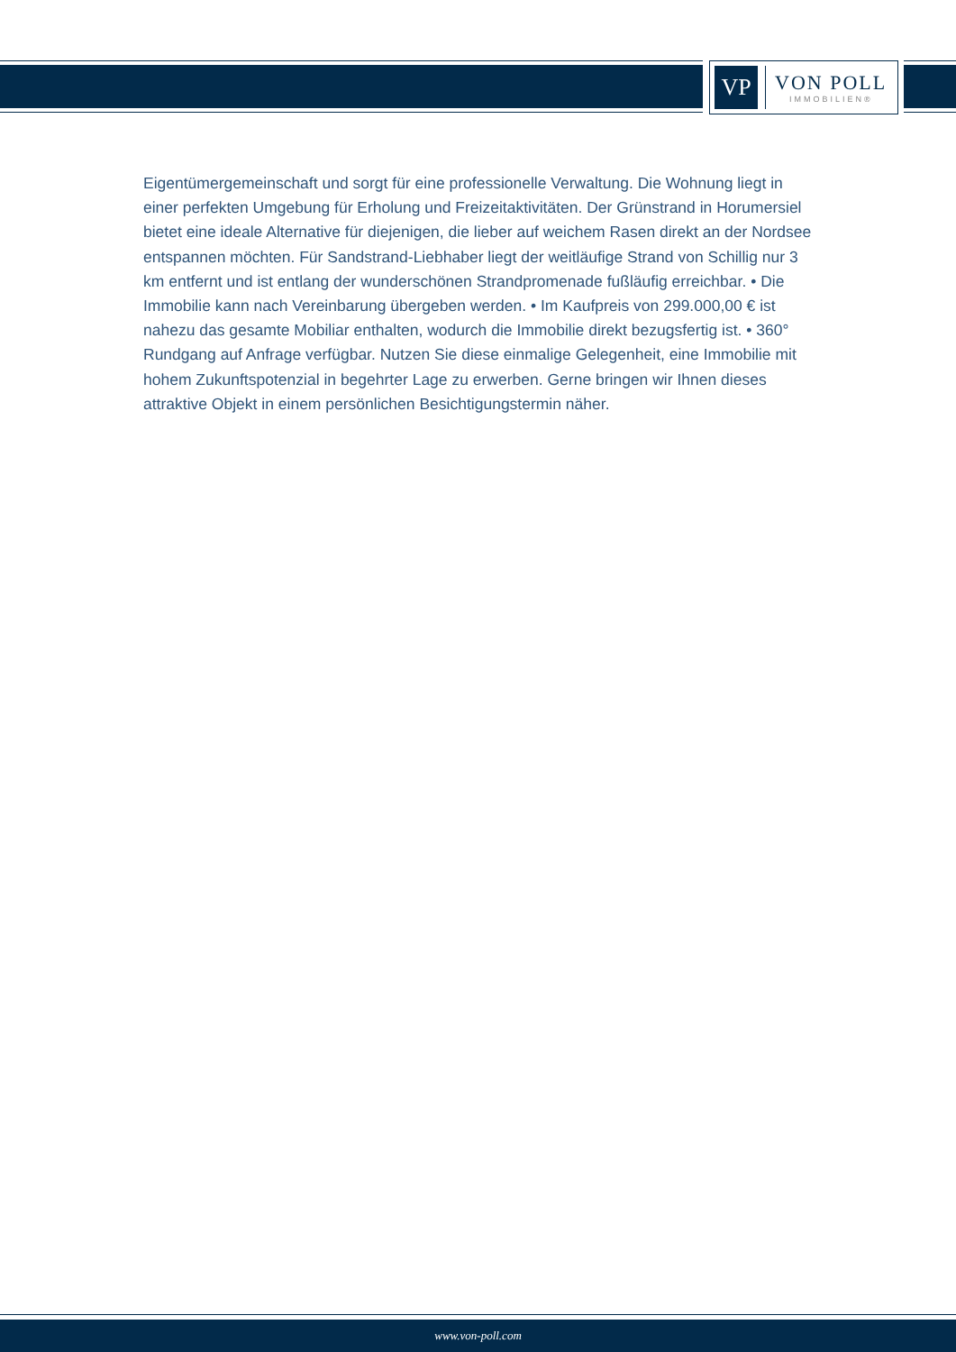VP
VON POLL
IMMOBILIEN®
Eigentümergemeinschaft und sorgt für eine professionelle Verwaltung. Die Wohnung liegt in einer perfekten Umgebung für Erholung und Freizeitaktivitäten. Der Grünstrand in Horumersiel bietet eine ideale Alternative für diejenigen, die lieber auf weichem Rasen direkt an der Nordsee entspannen möchten. Für Sandstrand-Liebhaber liegt der weitläufige Strand von Schillig nur 3 km entfernt und ist entlang der wunderschönen Strandpromenade fußläufig erreichbar. • Die Immobilie kann nach Vereinbarung übergeben werden. • Im Kaufpreis von 299.000,00 € ist nahezu das gesamte Mobiliar enthalten, wodurch die Immobilie direkt bezugsfertig ist. • 360° Rundgang auf Anfrage verfügbar. Nutzen Sie diese einmalige Gelegenheit, eine Immobilie mit hohem Zukunftspotenzial in begehrter Lage zu erwerben. Gerne bringen wir Ihnen dieses attraktive Objekt in einem persönlichen Besichtigungstermin näher.
www.von-poll.com